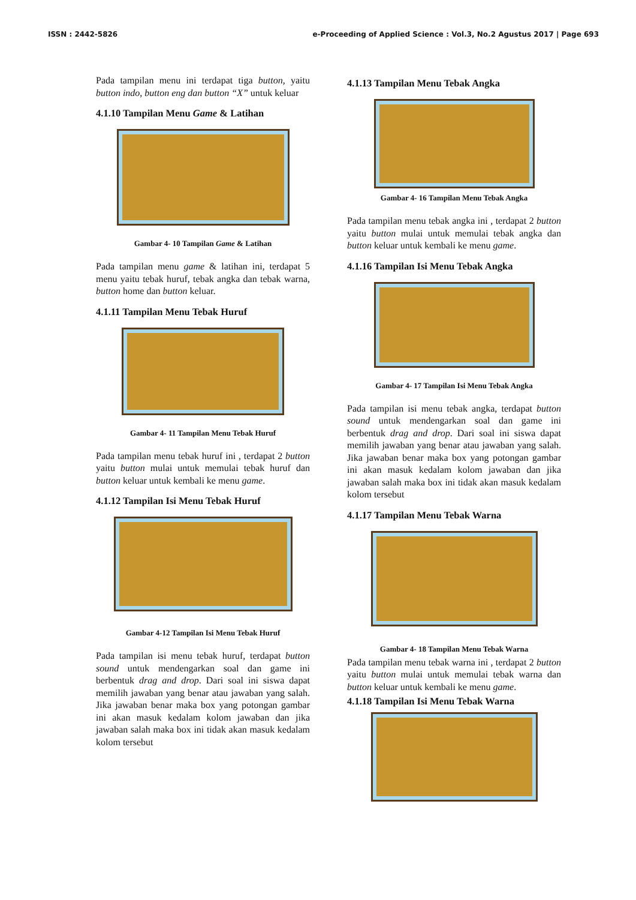ISSN : 2442-5826 e-Proceeding of Applied Science : Vol.3, No.2 Agustus 2017 | Page 693
Pada tampilan menu ini terdapat tiga button, yaitu button indo, button eng dan button “X” untuk keluar
4.1.10 Tampilan Menu Game & Latihan
Gambar 4- 10 Tampilan Game & Latihan
Pada tampilan menu game & latihan ini, terdapat 5 menu yaitu tebak huruf, tebak angka dan tebak warna, button home dan button keluar.
4.1.11 Tampilan Menu Tebak Huruf
Gambar 4- 11 Tampilan Menu Tebak Huruf
Pada tampilan menu tebak huruf ini , terdapat 2 button yaitu button mulai untuk memulai tebak huruf dan button keluar untuk kembali ke menu game.
4.1.12 Tampilan Isi Menu Tebak Huruf
Gambar 4-12 Tampilan Isi Menu Tebak Huruf
Pada tampilan isi menu tebak huruf, terdapat button sound untuk mendengarkan soal dan game ini berbentuk drag and drop. Dari soal ini siswa dapat memilih jawaban yang benar atau jawaban yang salah. Jika jawaban benar maka box yang potongan gambar ini akan masuk kedalam kolom jawaban dan jika jawaban salah maka box ini tidak akan masuk kedalam kolom tersebut
4.1.13 Tampilan Menu Tebak Angka
Gambar 4- 16 Tampilan Menu Tebak Angka
Pada tampilan menu tebak angka ini , terdapat 2 button yaitu button mulai untuk memulai tebak angka dan button keluar untuk kembali ke menu game.
4.1.16 Tampilan Isi Menu Tebak Angka
Gambar 4- 17 Tampilan Isi Menu Tebak Angka
Pada tampilan isi menu tebak angka, terdapat button sound untuk mendengarkan soal dan game ini berbentuk drag and drop. Dari soal ini siswa dapat memilih jawaban yang benar atau jawaban yang salah. Jika jawaban benar maka box yang potongan gambar ini akan masuk kedalam kolom jawaban dan jika jawaban salah maka box ini tidak akan masuk kedalam kolom tersebut
4.1.17 Tampilan Menu Tebak Warna
Gambar 4- 18 Tampilan Menu Tebak Warna
Pada tampilan menu tebak warna ini , terdapat 2 button yaitu button mulai untuk memulai tebak warna dan button keluar untuk kembali ke menu game.
4.1.18 Tampilan Isi Menu Tebak Warna